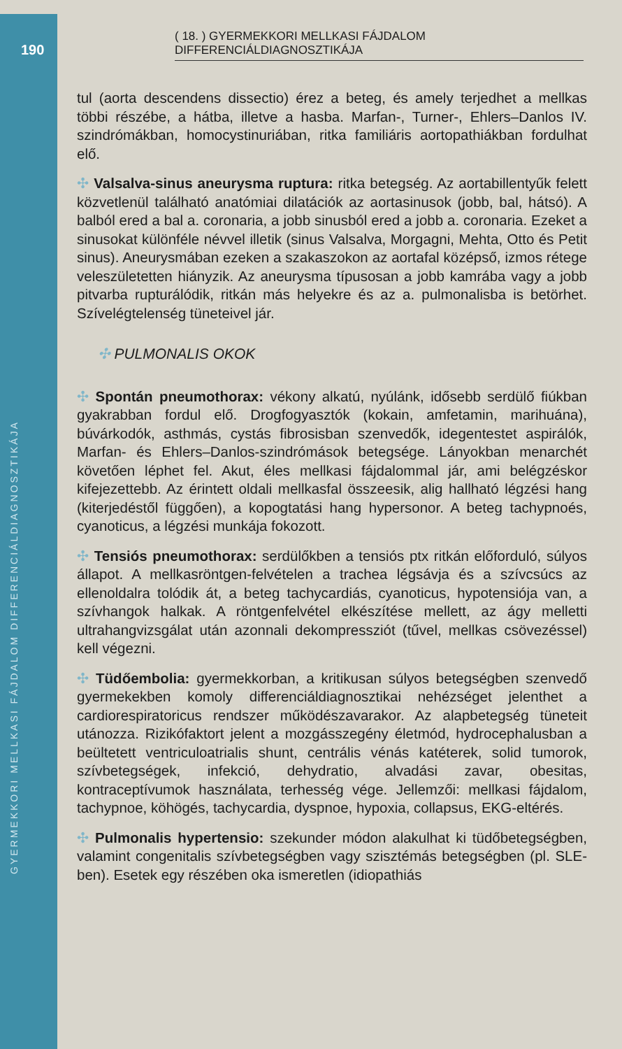190
GYERMEKKORI MELLKASI FÁJDALOM DIFFERENCIÁLDIAGNOSZTIKÁJA
( 18. ) GYERMEKKORI MELLKASI FÁJDALOM DIFFERENCIÁLDIAGNOSZTIKÁJA
tul (aorta descendens dissectio) érez a beteg, és amely terjedhet a mellkas többi részébe, a hátba, illetve a hasba. Marfan-, Turner-, Ehlers–Danlos IV. szindrómákban, homocystinuriában, ritka familiáris aortopathiákban fordulhat elő.
✣ Valsalva-sinus aneurysma ruptura: ritka betegség. Az aortabillentyűk felett közvetlenül található anatómiai dilatációk az aortasinusok (jobb, bal, hátsó). A balból ered a bal a. coronaria, a jobb sinusból ered a jobb a. coronaria. Ezeket a sinusokat különféle névvel illetik (sinus Valsalva, Morgagni, Mehta, Otto és Petit sinus). Aneurysmában ezeken a szakaszokon az aortafal középső, izmos rétege veleszületetten hiányzik. Az aneurysma típusosan a jobb kamrába vagy a jobb pitvarba rupturálódik, ritkán más helyekre és az a. pulmonalisba is betörhet. Szívelégtelenség tüneteivel jár.
✣ PULMONALIS OKOK
✣ Spontán pneumothorax: vékony alkatú, nyúlánk, idősebb serdülő fiúkban gyakrabban fordul elő. Drogfogyasztók (kokain, amfetamin, marihuána), búvárkodók, asthmás, cystás fibrosisban szenvedők, idegentestet aspirálók, Marfan- és Ehlers–Danlos-szindrómások betegsége. Lányokban menarchét követően léphet fel. Akut, éles mellkasi fájdalommal jár, ami belégzéskor kifejezettebb. Az érintett oldali mellkasfal összeesik, alig hallható légzési hang (kiterjedéstől függően), a kopogtatási hang hypersonor. A beteg tachypnoés, cyanoticus, a légzési munkája fokozott.
✣ Tensiós pneumothorax: serdülőkben a tensiós ptx ritkán előforduló, súlyos állapot. A mellkasröntgen-felvételen a trachea légsávja és a szívcsúcs az ellenoldalra tolódik át, a beteg tachycardiás, cyanoticus, hypotensiója van, a szívhangok halkak. A röntgenfelvétel elkészítése mellett, az ágy melletti ultrahangvizsgálat után azonnali dekompressziót (tűvel, mellkas csövezéssel) kell végezni.
✣ Tüdőembolia: gyermekkorban, a kritikusan súlyos betegségben szenvedő gyermekekben komoly differenciáldiagnosztikai nehézséget jelenthet a cardiorespiratoricus rendszer működészavarakor. Az alapbetegség tüneteit utánozza. Rizikófaktort jelent a mozgásszegény életmód, hydrocephalusban a beültetett ventriculoatrialis shunt, centrális vénás katéterek, solid tumorok, szívbetegségek, infekció, dehydratio, alvadási zavar, obesitas, kontraceptívumok használata, terhesség vége. Jellemzői: mellkasi fájdalom, tachypnoe, köhögés, tachycardia, dyspnoe, hypoxia, collapsus, EKG-eltérés.
✣ Pulmonalis hypertensio: szekunder módon alakulhat ki tüdőbetegségben, valamint congenitalis szívbetegségben vagy szisztémás betegségben (pl. SLE-ben). Esetek egy részében oka ismeretlen (idiopathiás